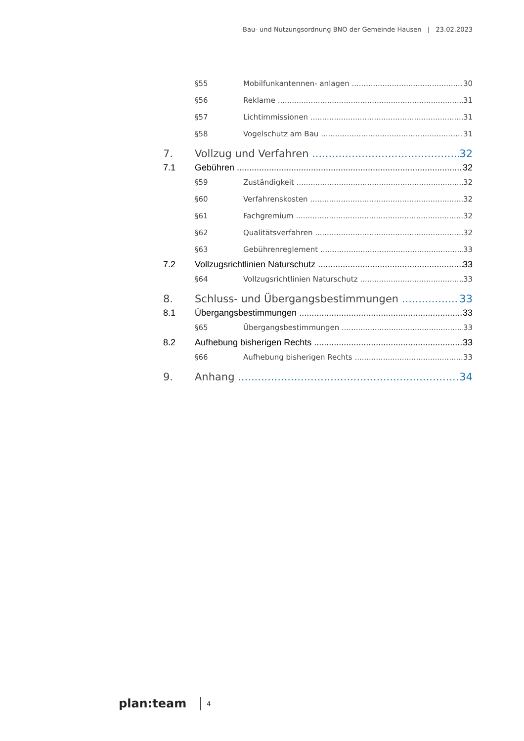Bau- und Nutzungsordnung BNO der Gemeinde Hausen | 23.02.2023
§55 Mobilfunkantennen- anlagen 30
§56 Reklame 31
§57 Lichtimmissionen 31
§58 Vogelschutz am Bau 31
7. Vollzug und Verfahren 32
7.1 Gebühren 32
§59 Zuständigkeit 32
§60 Verfahrenskosten 32
§61 Fachgremium 32
§62 Qualitätsverfahren 32
§63 Gebührenreglement 33
7.2 Vollzugsrichtlinien Naturschutz 33
§64 Vollzugsrichtlinien Naturschutz 33
8. Schluss- und Übergangsbestimmungen 33
8.1 Übergangsbestimmungen 33
§65 Übergangsbestimmungen 33
8.2 Aufhebung bisherigen Rechts 33
§66 Aufhebung bisherigen Rechts 33
9. Anhang 34
plan:team 4